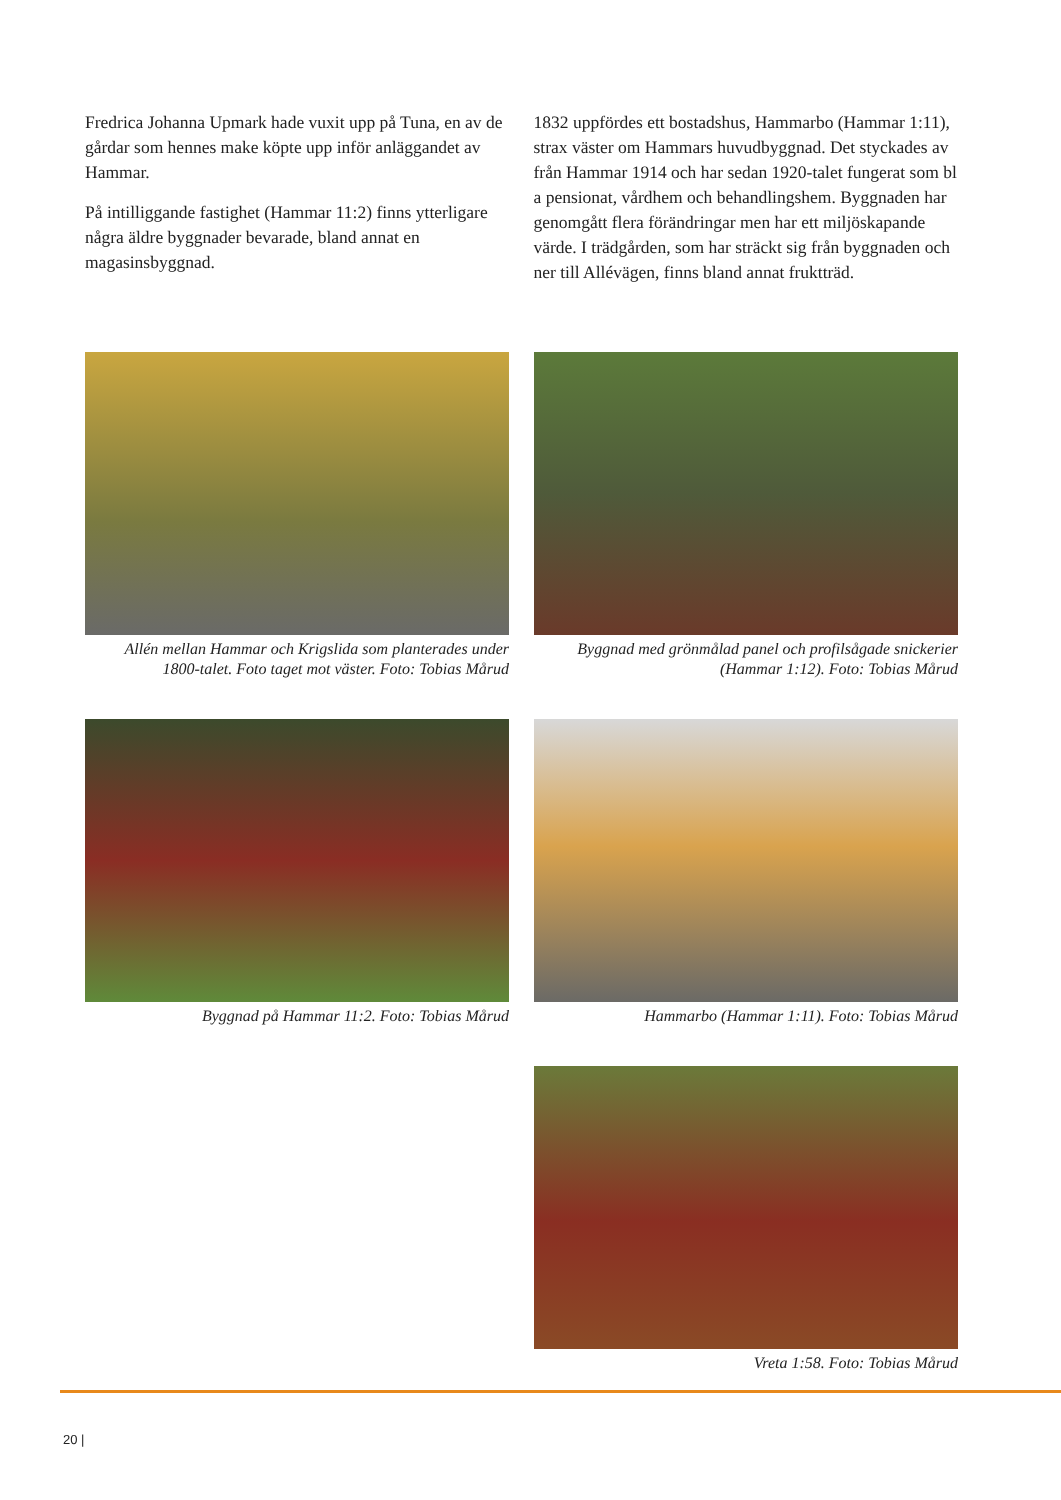Fredrica Johanna Upmark hade vuxit upp på Tuna, en av de gårdar som hennes make köpte upp inför anläggandet av Hammar.
På intilliggande fastighet (Hammar 11:2) finns ytter­ligare några äldre byggnader bevarade, bland annat en magasinsbyggnad.
1832 uppfördes ett bostadshus, Hammarbo (Hammar 1:11), strax väster om Hammars huvudbyggnad. Det styckades av från Hammar 1914 och har sedan 1920-talet fungerat som bl a pensionat, vårdhem och behandlings­hem. Byggnaden har genomgått flera förändringar men har ett miljöskapande värde. I trädgården, som har sträckt sig från byggnaden och ner till Allévägen, finns bland annat fruktträd.
Allén mellan Hammar och Krigslida som planterades under 1800-talet. Foto taget mot väster. Foto: Tobias Mårud
Byggnad med grönmålad panel och profilsågade snickerier (Hammar 1:12). Foto: Tobias Mårud
Byggnad på Hammar 11:2. Foto: Tobias Mårud
Hammarbo (Hammar 1:11). Foto: Tobias Mårud
Vreta 1:58. Foto: Tobias Mårud
20 |